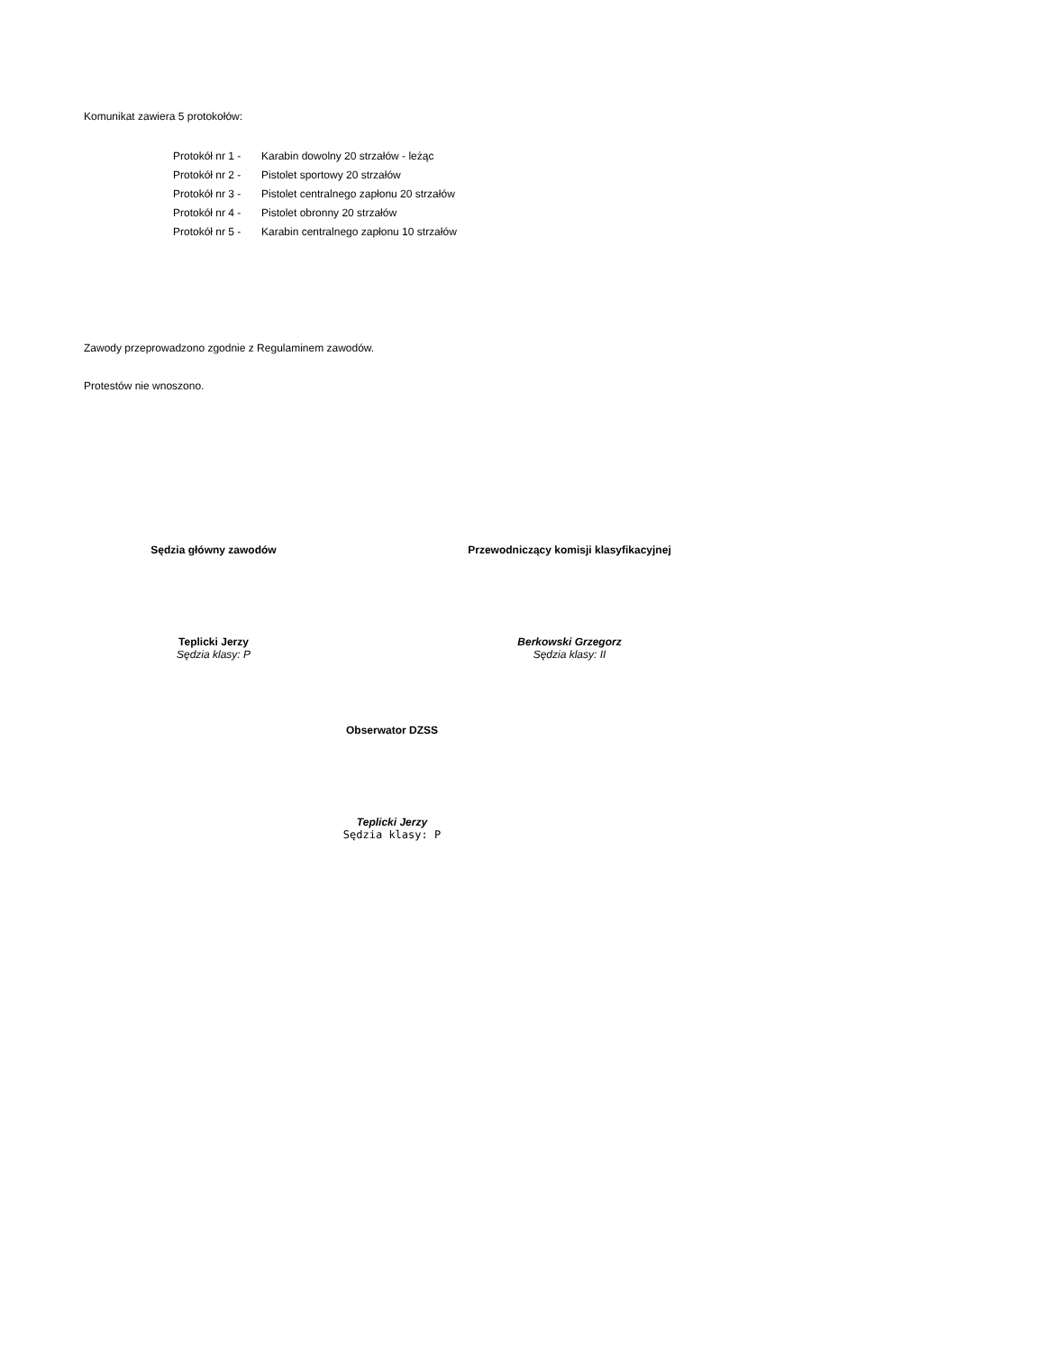Komunikat zawiera 5 protokołów:
Protokół nr 1 - Karabin dowolny 20 strzałów - leżąc
Protokół nr 2 - Pistolet sportowy 20 strzałów
Protokół nr 3 - Pistolet centralnego zapłonu 20 strzałów
Protokół nr 4 - Pistolet obronny 20 strzałów
Protokół nr 5 - Karabin centralnego zapłonu 10 strzałów
Zawody przeprowadzono zgodnie z Regulaminem zawodów.
Protestów nie wnoszono.
Sędzia główny zawodów Przewodniczący komisji klasyfikacyjnej
Teplicki Jerzy
Sędzia klasy: P
Berkowski Grzegorz
Sędzia klasy: II
Obserwator DZSS
Teplicki Jerzy
Sędzia klasy: P